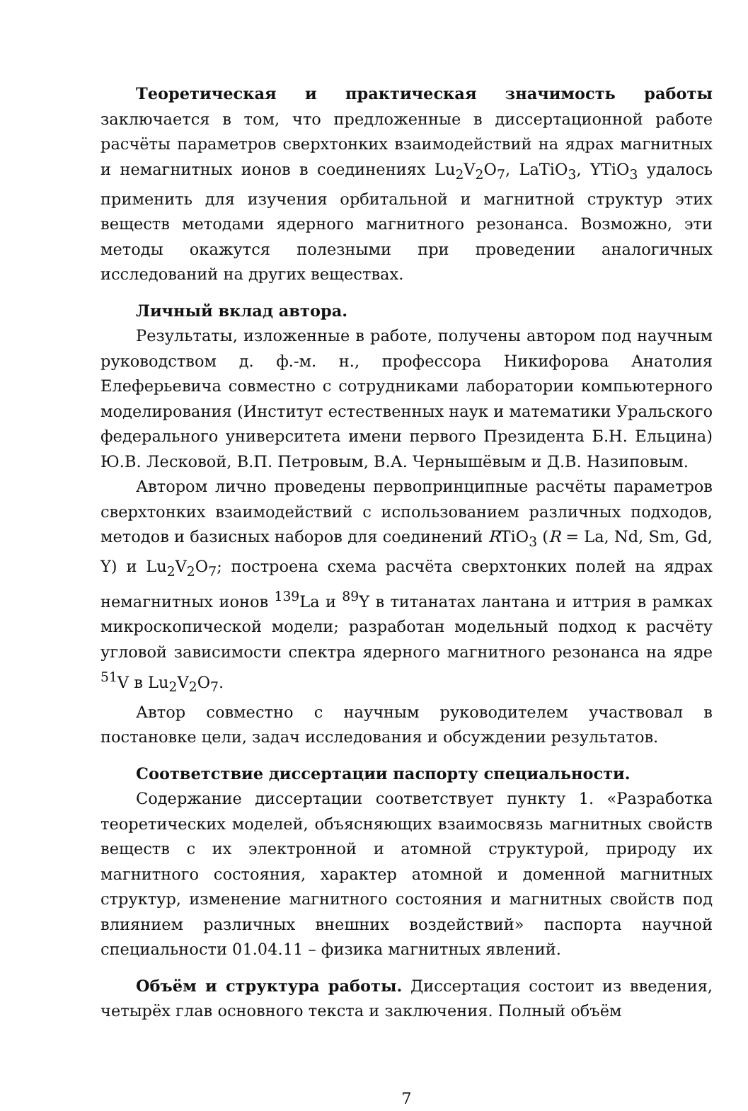Теоретическая и практическая значимость работы заключается в том, что предложенные в диссертационной работе расчёты параметров сверхтонких взаимодействий на ядрах магнитных и немагнитных ионов в соединениях Lu<sub>2</sub>V<sub>2</sub>O<sub>7</sub>, LaTiO<sub>3</sub>, YTiO<sub>3</sub> удалось применить для изучения орбитальной и магнитной структур этих веществ методами ядерного магнитного резонанса. Возможно, эти методы окажутся полезными при проведении аналогичных исследований на других веществах.
Личный вклад автора.
Результаты, изложенные в работе, получены автором под научным руководством д. ф.-м. н., профессора Никифорова Анатолия Елеферьевича совместно с сотрудниками лаборатории компьютерного моделирования (Институт естественных наук и математики Уральского федерального университета имени первого Президента Б.Н. Ельцина) Ю.В. Лесковой, В.П. Петровым, В.А. Чернышёвым и Д.В. Назиповым.
Автором лично проведены первопринципные расчёты параметров сверхтонких взаимодействий с использованием различных подходов, методов и базисных наборов для соединений RTiO<sub>3</sub> (R = La, Nd, Sm, Gd, Y) и Lu<sub>2</sub>V<sub>2</sub>O<sub>7</sub>; построена схема расчёта сверхтонких полей на ядрах немагнитных ионов <sup>139</sup>La и <sup>89</sup>Y в титанатах лантана и иттрия в рамках микроскопической модели; разработан модельный подход к расчёту угловой зависимости спектра ядерного магнитного резонанса на ядре <sup>51</sup>V в Lu<sub>2</sub>V<sub>2</sub>O<sub>7</sub>.
Автор совместно с научным руководителем участвовал в постановке цели, задач исследования и обсуждении результатов.
Соответствие диссертации паспорту специальности.
Содержание диссертации соответствует пункту 1. «Разработка теоретических моделей, объясняющих взаимосвязь магнитных свойств веществ с их электронной и атомной структурой, природу их магнитного состояния, характер атомной и доменной магнитных структур, изменение магнитного состояния и магнитных свойств под влиянием различных внешних воздействий» паспорта научной специальности 01.04.11 – физика магнитных явлений.
Объём и структура работы. Диссертация состоит из введения, четырёх глав основного текста и заключения. Полный объём
7